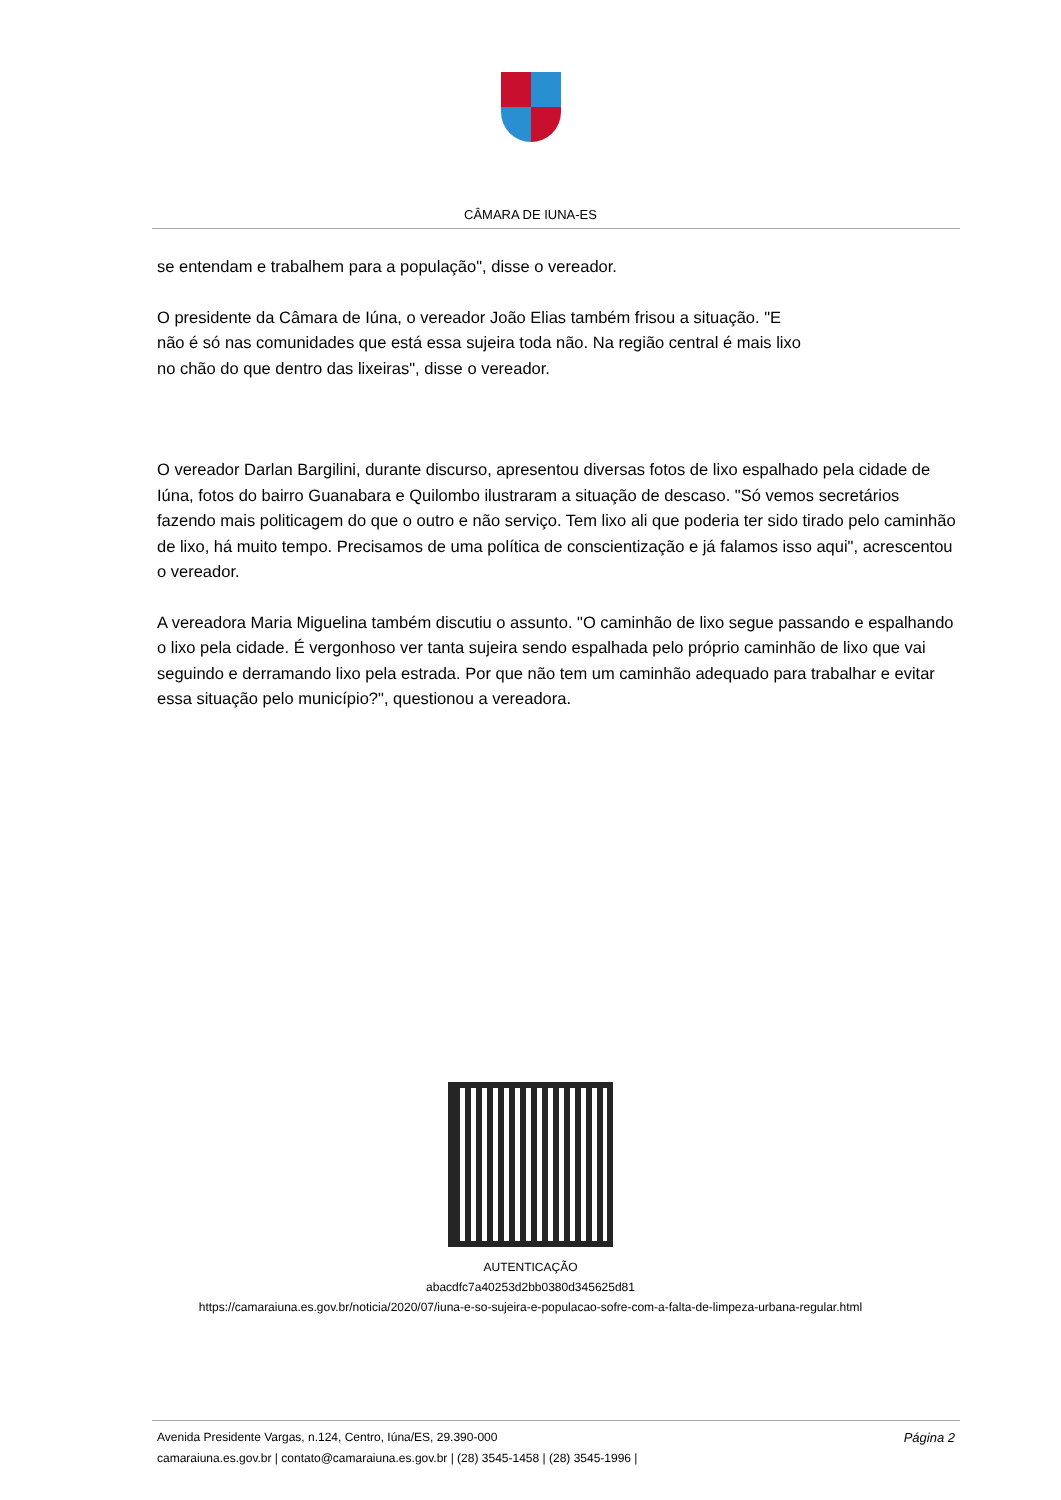CÂMARA DE IUNA-ES
se entendam e trabalhem para a população", disse o vereador.
O presidente da Câmara de Iúna, o vereador João Elias também frisou a situação. "E
não é só nas comunidades que está essa sujeira toda não. Na região central é mais lixo
no chão do que dentro das lixeiras", disse o vereador.
O vereador Darlan Bargilini, durante discurso, apresentou diversas fotos de lixo espalhado pela cidade de Iúna, fotos do bairro Guanabara e Quilombo ilustraram a situação de descaso. "Só vemos secretários fazendo mais politicagem do que o outro e não serviço. Tem lixo ali que poderia ter sido tirado pelo caminhão de lixo, há muito tempo. Precisamos de uma política de conscientização e já falamos isso aqui", acrescentou o vereador.
A vereadora Maria Miguelina também discutiu o assunto. "O caminhão de lixo segue passando e espalhando o lixo pela cidade. É vergonhoso ver tanta sujeira sendo espalhada pelo próprio caminhão de lixo que vai seguindo e derramando lixo pela estrada. Por que não tem um caminhão adequado para trabalhar e evitar essa situação pelo município?", questionou a vereadora.
AUTENTICAÇÃO
abacdfc7a40253d2bb0380d345625d81
https://camaraiuna.es.gov.br/noticia/2020/07/iuna-e-so-sujeira-e-populacao-sofre-com-a-falta-de-limpeza-urbana-regular.html
Página 2 Avenida Presidente Vargas, n.124, Centro, Iúna/ES, 29.390-000
camaraiuna.es.gov.br | contato@camaraiuna.es.gov.br | (28) 3545-1458 | (28) 3545-1996 |